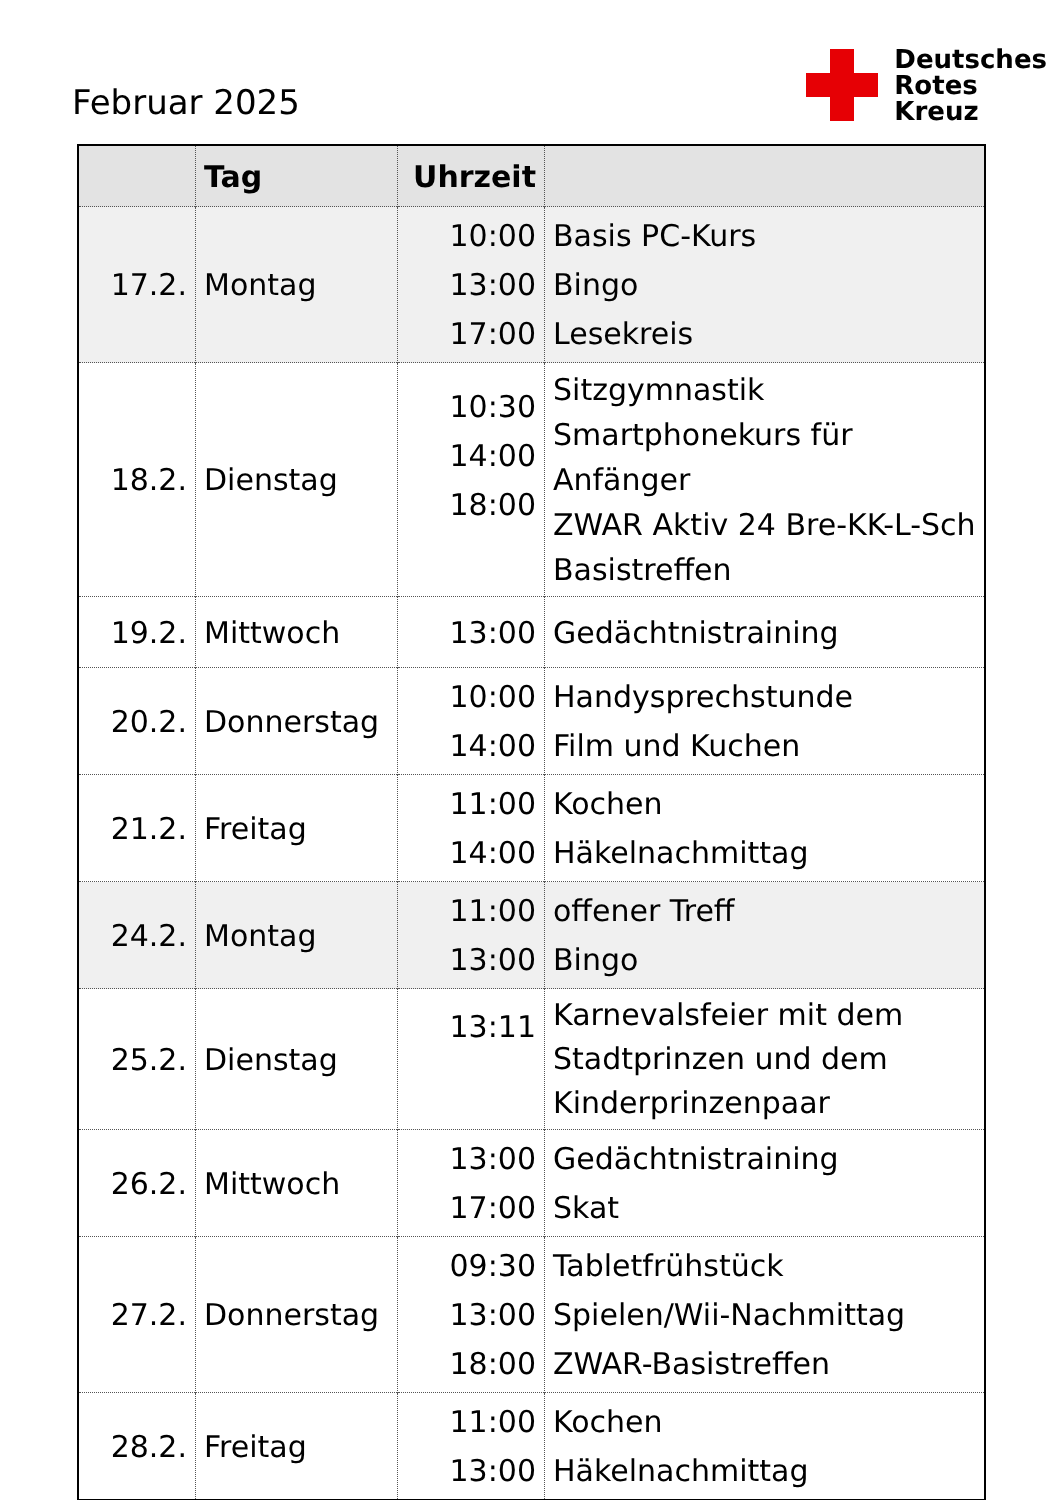Februar 2025
Deutsches
Rotes
Kreuz
| | Tag | Uhrzeit | |
| --- | --- | --- | --- |
| 17.2. | Montag | 10:00 13:00 17:00 | Basis PC-Kurs Bingo Lesekreis |
| 18.2. | Dienstag | 10:30 14:00 18:00 | Sitzgymnastik Smartphonekurs für Anfänger ZWAR Aktiv 24 Bre-KK-L-Sch Basistreffen |
| 19.2. | Mittwoch | 13:00 | Gedächtnistraining |
| 20.2. | Donnerstag | 10:00 14:00 | Handysprechstunde Film und Kuchen |
| 21.2. | Freitag | 11:00 14:00 | Kochen Häkelnachmittag |
| 24.2. | Montag | 11:00 13:00 | offener Treff Bingo |
| 25.2. | Dienstag | 13:11 | Karnevalsfeier mit dem Stadtprinzen und dem Kinderprinzenpaar |
| 26.2. | Mittwoch | 13:00 17:00 | Gedächtnistraining Skat |
| 27.2. | Donnerstag | 09:30 13:00 18:00 | Tabletfrühstück Spielen/Wii-Nachmittag ZWAR-Basistreffen |
| 28.2. | Freitag | 11:00 13:00 | Kochen Häkelnachmittag |